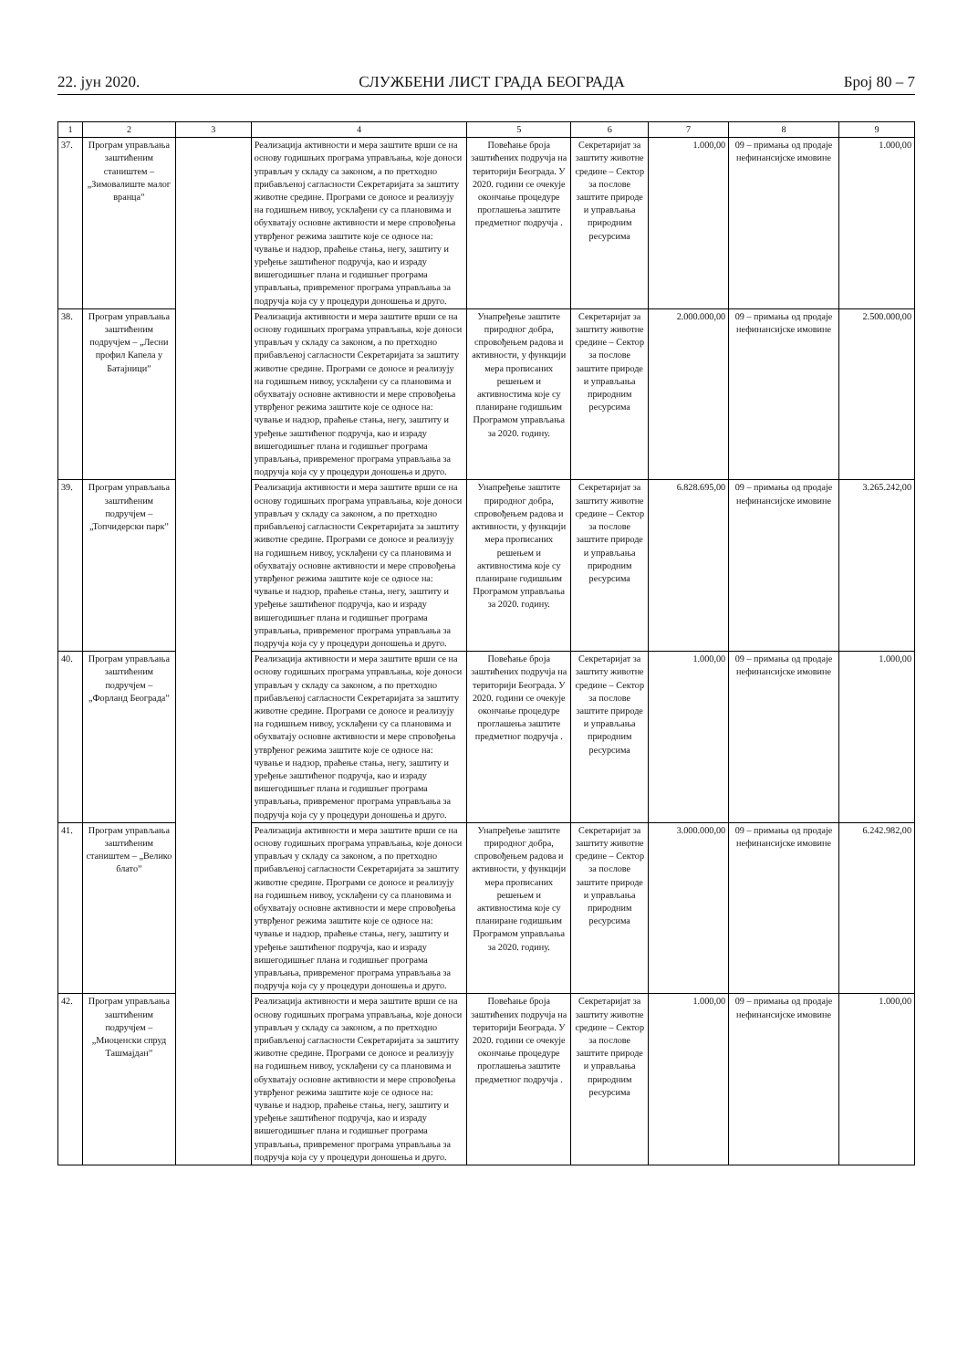22. јун 2020. СЛУЖБЕНИ ЛИСТ ГРАДА БЕОГРАДА Број 80 – 7
| 1 | 2 | 3 | 4 | 5 | 6 | 7 | 8 | 9 |
| --- | --- | --- | --- | --- | --- | --- | --- | --- |
| 37. | Програм управљања заштићеним стаништем – „Зимовалиште малог вранца” | | Реализација активности и мера заштите врши се на основу годишњих програма управљања, које доноси управљач у складу са законом, а по претходно прибављеној сагласности Секретаријата за заштиту животне средине. Програми се доносе и реализују на годишњем нивоу, усклађени су са плановима и обухватају основне активности и мере спровођења утврђеног режима заштите које се односе на: чување и надзор, праћење стања, негу, заштиту и уређење заштићеног подручја, као и израду вишегодишњег плана и годишњег програма управљања, привременог програма управљања за подручја која су у процедури доношења и друго. | Повећање броја заштићених подручја на територији Београда. У 2020. години се очекује окончање процедуре проглашења заштите предметног подручја . | Секретаријат за заштиту животне средине – Сектор за послове заштите природе и управљања природним ресурсима | 1.000,00 | 09 – примања од продаје нефинансијске имовине | 1.000,00 |
| 38. | Програм управљања заштићеним подручјем – „Лесни профил Капела у Батајници” | | Реализација активности и мера заштите врши се на основу годишњих програма управљања, које доноси управљач у складу са законом, а по претходно прибављеној сагласности Секретаријата за заштиту животне средине. Програми се доносе и реализују на годишњем нивоу, усклађени су са плановима и обухватају основне активности и мере спровођења утврђеног режима заштите које се односе на: чување и надзор, праћење стања, негу, заштиту и уређење заштићеног подручја, као и израду вишегодишњег плана и годишњег програма управљања, привременог програма управљања за подручја која су у процедури доношења и друго. | Унапређење заштите природног добра, спровођењем радова и активности, у функцији мера прописаних решењем и активностима које су планиране годишњим Програмом управљања за 2020. годину. | Секретаријат за заштиту животне средине – Сектор за послове заштите природе и управљања природним ресурсима | 2.000.000,00 | 09 – примања од продаје нефинансијске имовине | 2.500.000,00 |
| 39. | Програм управљања заштићеним подручјем – „Топчидерски парк” | | Реализација активности и мера заштите врши се на основу годишњих програма управљања, које доноси управљач у складу са законом, а по претходно прибављеној сагласности Секретаријата за заштиту животне средине. Програми се доносе и реализују на годишњем нивоу, усклађени су са плановима и обухватају основне активности и мере спровођења утврђеног режима заштите које се односе на: чување и надзор, праћење стања, негу, заштиту и уређење заштићеног подручја, као и израду вишегодишњег плана и годишњег програма управљања, привременог програма управљања за подручја која су у процедури доношења и друго. | Унапређење заштите природног добра, спровођењем радова и активности, у функцији мера прописаних решењем и активностима које су планиране годишњим Програмом управљања за 2020. годину. | Секретаријат за заштиту животне средине – Сектор за послове заштите природе и управљања природним ресурсима | 6.828.695,00 | 09 – примања од продаје нефинансијске имовине | 3.265.242,00 |
| 40. | Програм управљања заштићеним подручјем – „Форланд Београда” | | Реализација активности и мера заштите врши се на основу годишњих програма управљања, које доноси управљач у складу са законом, а по претходно прибављеној сагласности Секретаријата за заштиту животне средине. Програми се доносе и реализују на годишњем нивоу, усклађени су са плановима и обухватају основне активности и мере спровођења утврђеног режима заштите које се односе на: чување и надзор, праћење стања, негу, заштиту и уређење заштићеног подручја, као и израду вишегодишњег плана и годишњег програма управљања, привременог програма управљања за подручја која су у процедури доношења и друго. | Повећање броја заштићених подручја на територији Београда. У 2020. години се очекује окончање процедуре проглашења заштите предметног подручја . | Секретаријат за заштиту животне средине – Сектор за послове заштите природе и управљања природним ресурсима | 1.000,00 | 09 – примања од продаје нефинансијске имовине | 1.000,00 |
| 41. | Програм управљања заштићеним стаништем – „Велико блато” | | Реализација активности и мера заштите врши се на основу годишњих програма управљања, које доноси управљач у складу са законом, а по претходно прибављеној сагласности Секретаријата за заштиту животне средине. Програми се доносе и реализују на годишњем нивоу, усклађени су са плановима и обухватају основне активности и мере спровођења утврђеног режима заштите које се односе на: чување и надзор, праћење стања, негу, заштиту и уређење заштићеног подручја, као и израду вишегодишњег плана и годишњег програма управљања, привременог програма управљања за подручја која су у процедури доношења и друго. | Унапређење заштите природног добра, спровођењем радова и активности, у функцији мера прописаних решењем и активностима које су планиране годишњим Програмом управљања за 2020. годину. | Секретаријат за заштиту животне средине – Сектор за послове заштите природе и управљања природним ресурсима | 3.000.000,00 | 09 – примања од продаје нефинансијске имовине | 6.242.982,00 |
| 42. | Програм управљања заштићеним подручјем – „Миоценски спруд Ташмајдан” | | Реализација активности и мера заштите врши се на основу годишњих програма управљања, које доноси управљач у складу са законом, а по претходно прибављеној сагласности Секретаријата за заштиту животне средине. Програми се доносе и реализују на годишњем нивоу, усклађени су са плановима и обухватају основне активности и мере спровођења утврђеног режима заштите које се односе на: чување и надзор, праћење стања, негу, заштиту и уређење заштићеног подручја, као и израду вишегодишњег плана и годишњег програма управљања, привременог програма управљања за подручја која су у процедури доношења и друго. | Повећање броја заштићених подручја на територији Београда. У 2020. години се очекује окончање процедуре проглашења заштите предметног подручја . | Секретаријат за заштиту животне средине – Сектор за послове заштите природе и управљања природним ресурсима | 1.000,00 | 09 – примања од продаје нефинансијске имовине | 1.000,00 |